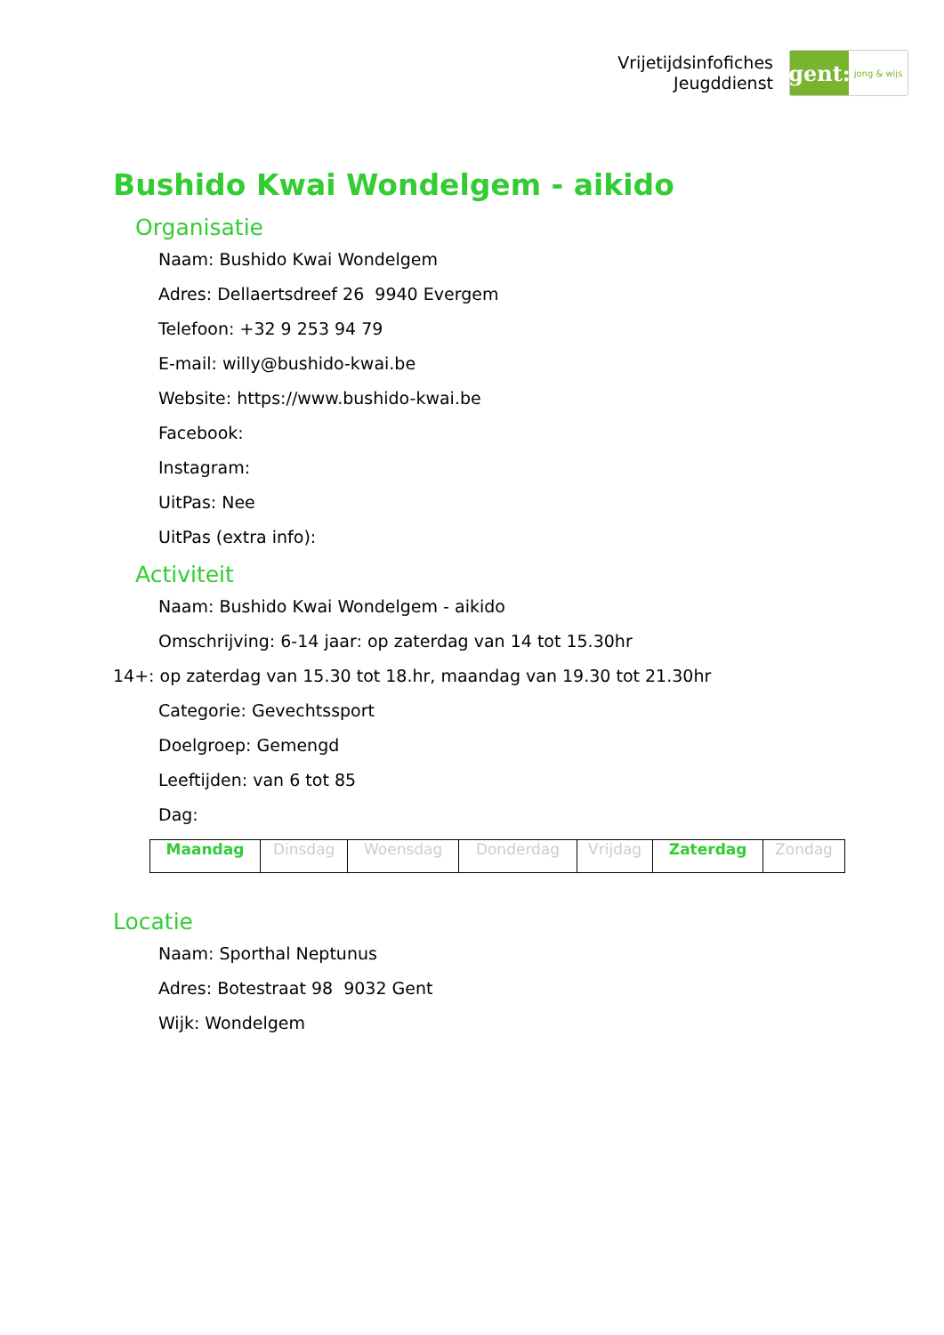Vrijetijdsinfofiches
Jeugddienst
gent:
jong & wijs
Bushido Kwai Wondelgem - aikido
Organisatie
Naam: Bushido Kwai Wondelgem
Adres: Dellaertsdreef 26 9940 Evergem
Telefoon: +32 9 253 94 79
E-mail: willy@bushido-kwai.be
Website: https://www.bushido-kwai.be
Facebook:
Instagram:
UitPas: Nee
UitPas (extra info):
Activiteit
Naam: Bushido Kwai Wondelgem - aikido
Omschrijving: 6-14 jaar: op zaterdag van 14 tot 15.30hr
14+: op zaterdag van 15.30 tot 18.hr, maandag van 19.30 tot 21.30hr
Categorie: Gevechtssport
Doelgroep: Gemengd
Leeftijden: van 6 tot 85
Dag:
| Maandag | Dinsdag | Woensdag | Donderdag | Vrijdag | Zaterdag | Zondag |
Locatie
Naam: Sporthal Neptunus
Adres: Botestraat 98 9032 Gent
Wijk: Wondelgem